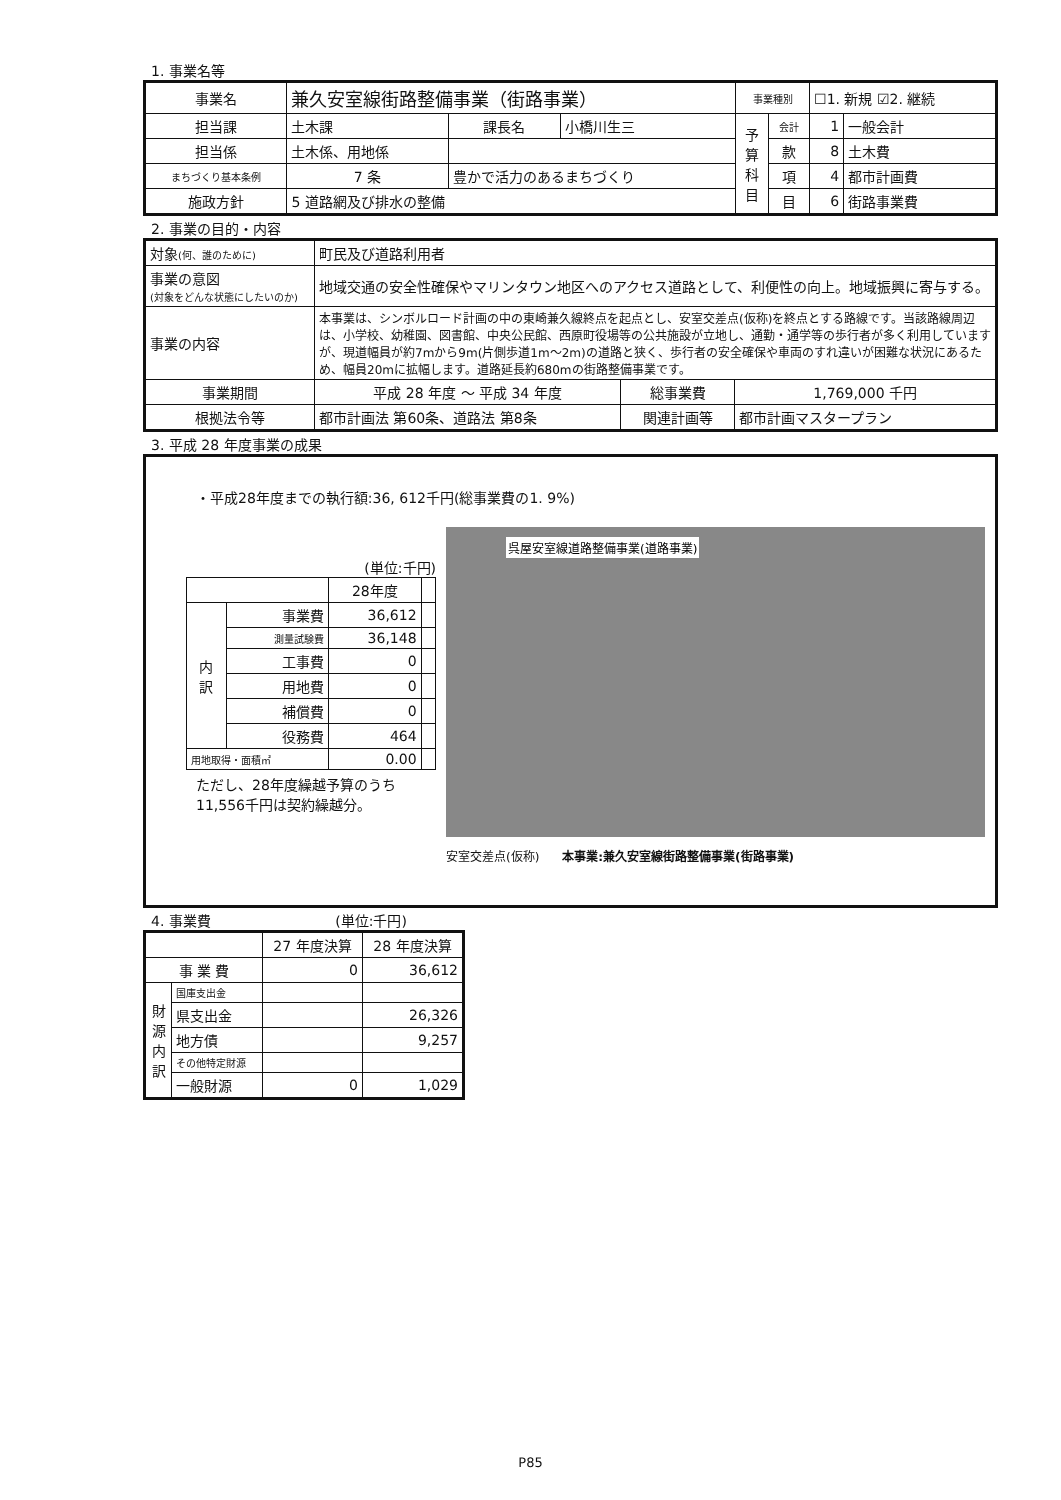1. 事業名等
| 事業名 | 兼久安室線街路整備事業（街路事業） | | | | 事業種別 | | ☐1. 新規 ☑2. 継続 | |
| 担当課 | 土木課 | | 課長名 | 小橋川生三 | 予 算 科 目 | 会計 | 1 | 一般会計 |
| 担当係 | 土木係、用地係 | | | | | 款 | 8 | 土木費 |
| まちづくり基本条例 | 7 条 | 豊かで活力のあるまちづくり | | | | 項 | 4 | 都市計画費 |
| 施政方針 | 5 道路網及び排水の整備 | | | | | 目 | 6 | 街路事業費 |
2. 事業の目的・内容
| 対象 (何、誰のために) | 町民及び道路利用者 | | |
| 事業の意図 (対象をどんな状態にしたいのか) | 地域交通の安全性確保やマリンタウン地区へのアクセス道路として、利便性の向上。地域振興に寄与する。 | | |
| 事業の内容 | 本事業は、シンボルロード計画の中の東崎兼久線終点を起点とし、安室交差点(仮称)を終点とする路線です。当該路線周辺は、小学校、幼稚園、図書館、中央公民館、西原町役場等の公共施設が立地し、通勤・通学等の歩行者が多く利用していますが、現道幅員が約7mから9m(片側歩道1m～2m)の道路と狭く、歩行者の安全確保や車両のすれ違いが困難な状況にあるため、幅員20mに拡幅します。道路延長約680mの街路整備事業です。 | | |
| 事業期間 | 平成 28 年度 ～ 平成 34 年度 | 総事業費 | 1,769,000 千円 |
| 根拠法令等 | 都市計画法 第60条、道路法 第8条 | 関連計画等 | 都市計画マスタープラン |
3. 平成 28 年度事業の成果
・平成28年度までの執行額:36, 612千円(総事業費の1. 9%)
(単位:千円)
| | | 28年度 | |
| 内 訳 | 事業費 | 36,612 | |
| | 測量試験費 | 36,148 | |
| | 工事費 | 0 | |
| | 用地費 | 0 | |
| | 補償費 | 0 | |
| | 役務費 | 464 | |
| 用地取得・面積㎡ | | 0.00 | |
ただし、28年度繰越予算のうち
11,556千円は契約繰越分。
呉屋安室線道路整備事業(道路事業)
安室交差点(仮称) 本事業:兼久安室線街路整備事業(街路事業)
4. 事業費 (単位:千円)
| | | 27 年度決算 | 28 年度決算 |
| 事 業 費 | | 0 | 36,612 |
| 財 源 内 訳 | 国庫支出金 | | |
| | 県支出金 | | 26,326 |
| | 地方債 | | 9,257 |
| | その他特定財源 | | |
| | 一般財源 | 0 | 1,029 |
P85